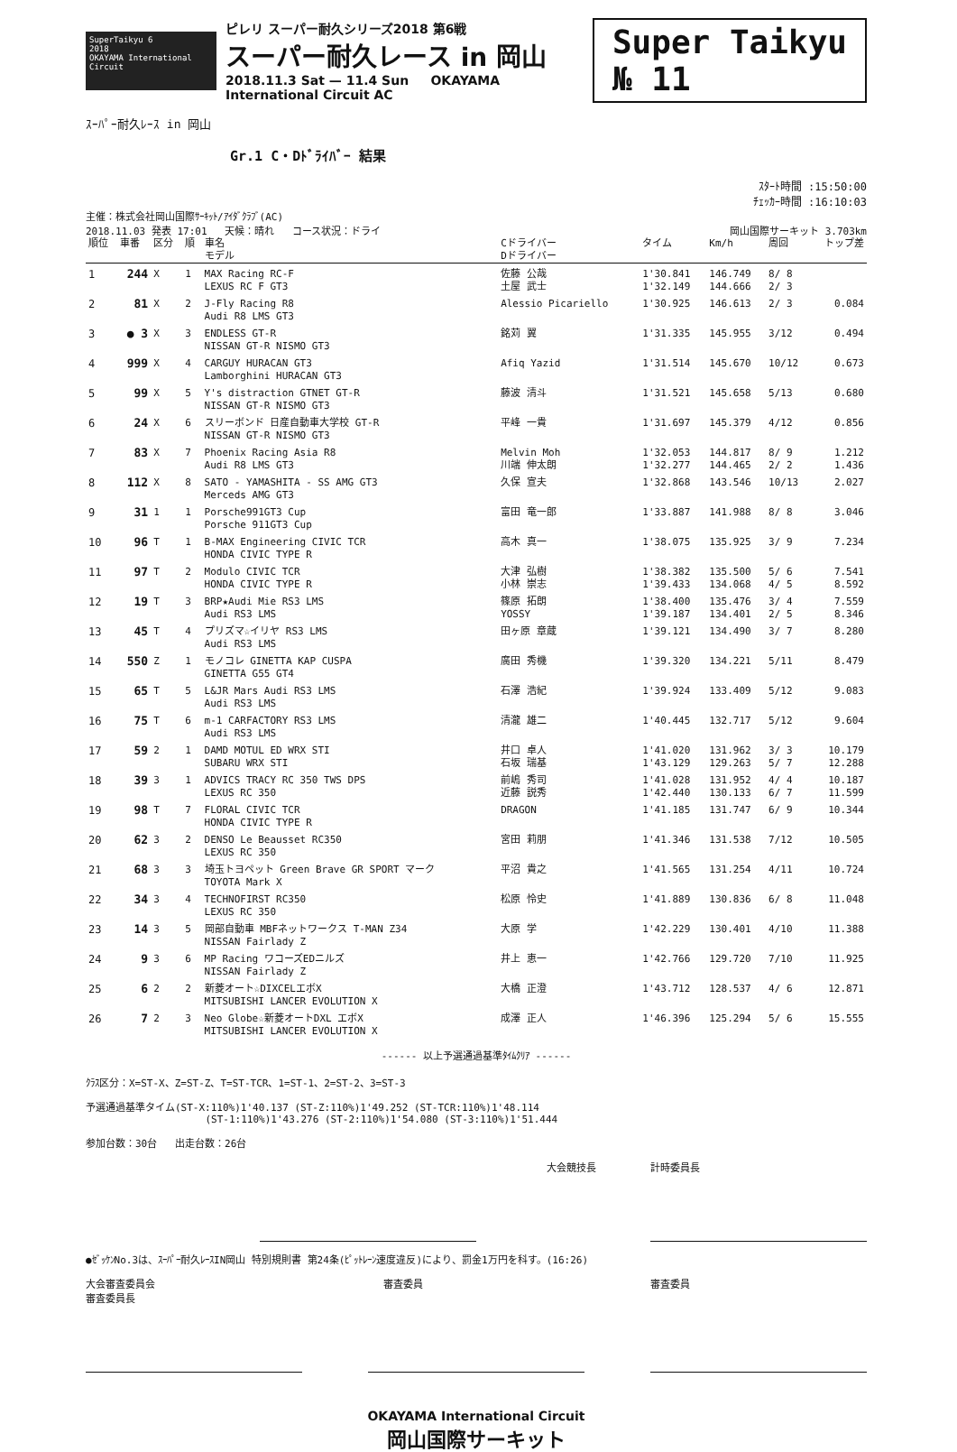SuperTaikyu 6
2018
OKAYAMA International Circuit
ピレリ スーパー耐久シリーズ2018 第6戦
スーパー耐久レース in 岡山
2018.11.3 Sat — 11.4 Sun OKAYAMA International Circuit AC
Super Taikyu
№ 11
ｽｰﾊﾟｰ耐久ﾚｰｽ in 岡山
Gr.1 C・Dﾄﾞﾗｲﾊﾞｰ 結果
ｽﾀｰﾄ時間 :15:50:00
ﾁｪｯｶｰ時間 :16:10:03
主催：株式会社岡山国際ｻｰｷｯﾄ/ｱｲﾀﾞｸﾗﾌﾞ(AC)
2018.11.03 発表 17:01 天候：晴れ コース状況：ドライ 岡山国際サーキット 3.703km
| 順位 | 車番 | 区分 | 順 | 車名 モデル | Cドライバー Dドライバー | タイム | Km/h | 周回 | トップ差 |
| --- | --- | --- | --- | --- | --- | --- | --- | --- | --- |
| 1 | 244 | X | 1 | MAX Racing RC-F LEXUS RC F GT3 | 佐藤 公哉 土屋 武士 | 1'30.841 1'32.149 | 146.749 144.666 | 8/ 8 2/ 3 | |
| 2 | 81 | X | 2 | J-Fly Racing R8 Audi R8 LMS GT3 | Alessio Picariello | 1'30.925 | 146.613 | 2/ 3 | 0.084 |
| 3 | ● 3 | X | 3 | ENDLESS GT-R NISSAN GT-R NISMO GT3 | 銘苅 翼 | 1'31.335 | 145.955 | 3/12 | 0.494 |
| 4 | 999 | X | 4 | CARGUY HURACAN GT3 Lamborghini HURACAN GT3 | Afiq Yazid | 1'31.514 | 145.670 | 10/12 | 0.673 |
| 5 | 99 | X | 5 | Y's distraction GTNET GT-R NISSAN GT-R NISMO GT3 | 藤波 清斗 | 1'31.521 | 145.658 | 5/13 | 0.680 |
| 6 | 24 | X | 6 | スリーボンド 日産自動車大学校 GT-R NISSAN GT-R NISMO GT3 | 平峰 一貴 | 1'31.697 | 145.379 | 4/12 | 0.856 |
| 7 | 83 | X | 7 | Phoenix Racing Asia R8 Audi R8 LMS GT3 | Melvin Moh 川端 伸太朗 | 1'32.053 1'32.277 | 144.817 144.465 | 8/ 9 2/ 2 | 1.212 1.436 |
| 8 | 112 | X | 8 | SATO - YAMASHITA - SS AMG GT3 Merceds AMG GT3 | 久保 宣夫 | 1'32.868 | 143.546 | 10/13 | 2.027 |
| 9 | 31 | 1 | 1 | Porsche991GT3 Cup Porsche 911GT3 Cup | 富田 竜一郎 | 1'33.887 | 141.988 | 8/ 8 | 3.046 |
| 10 | 96 | T | 1 | B-MAX Engineering CIVIC TCR HONDA CIVIC TYPE R | 高木 真一 | 1'38.075 | 135.925 | 3/ 9 | 7.234 |
| 11 | 97 | T | 2 | Modulo CIVIC TCR HONDA CIVIC TYPE R | 大津 弘樹 小林 崇志 | 1'38.382 1'39.433 | 135.500 134.068 | 5/ 6 4/ 5 | 7.541 8.592 |
| 12 | 19 | T | 3 | BRP★Audi Mie RS3 LMS Audi RS3 LMS | 篠原 拓朗 YOSSY | 1'38.400 1'39.187 | 135.476 134.401 | 3/ 4 2/ 5 | 7.559 8.346 |
| 13 | 45 | T | 4 | プリズマ☆イリヤ RS3 LMS Audi RS3 LMS | 田ヶ原 章蔵 | 1'39.121 | 134.490 | 3/ 7 | 8.280 |
| 14 | 550 | Z | 1 | モノコレ GINETTA KAP CUSPA GINETTA G55 GT4 | 廣田 秀機 | 1'39.320 | 134.221 | 5/11 | 8.479 |
| 15 | 65 | T | 5 | L&JR Mars Audi RS3 LMS Audi RS3 LMS | 石澤 浩紀 | 1'39.924 | 133.409 | 5/12 | 9.083 |
| 16 | 75 | T | 6 | m-1 CARFACTORY RS3 LMS Audi RS3 LMS | 清瀧 雄二 | 1'40.445 | 132.717 | 5/12 | 9.604 |
| 17 | 59 | 2 | 1 | DAMD MOTUL ED WRX STI SUBARU WRX STI | 井口 卓人 石坂 瑞基 | 1'41.020 1'43.129 | 131.962 129.263 | 3/ 3 5/ 7 | 10.179 12.288 |
| 18 | 39 | 3 | 1 | ADVICS TRACY RC 350 TWS DPS LEXUS RC 350 | 前嶋 秀司 近藤 説秀 | 1'41.028 1'42.440 | 131.952 130.133 | 4/ 4 6/ 7 | 10.187 11.599 |
| 19 | 98 | T | 7 | FLORAL CIVIC TCR HONDA CIVIC TYPE R | DRAGON | 1'41.185 | 131.747 | 6/ 9 | 10.344 |
| 20 | 62 | 3 | 2 | DENSO Le Beausset RC350 LEXUS RC 350 | 宮田 莉朋 | 1'41.346 | 131.538 | 7/12 | 10.505 |
| 21 | 68 | 3 | 3 | 埼玉トヨペット Green Brave GR SPORT マーク TOYOTA Mark X | 平沼 貴之 | 1'41.565 | 131.254 | 4/11 | 10.724 |
| 22 | 34 | 3 | 4 | TECHNOFIRST RC350 LEXUS RC 350 | 松原 怜史 | 1'41.889 | 130.836 | 6/ 8 | 11.048 |
| 23 | 14 | 3 | 5 | 岡部自動車 MBFネットワークス T-MAN Z34 NISSAN Fairlady Z | 大原 学 | 1'42.229 | 130.401 | 4/10 | 11.388 |
| 24 | 9 | 3 | 6 | MP Racing ワコーズEDニルズ NISSAN Fairlady Z | 井上 恵一 | 1'42.766 | 129.720 | 7/10 | 11.925 |
| 25 | 6 | 2 | 2 | 新菱オート☆DIXCELエボX MITSUBISHI LANCER EVOLUTION X | 大橋 正澄 | 1'43.712 | 128.537 | 4/ 6 | 12.871 |
| 26 | 7 | 2 | 3 | Neo Globe☆新菱オートDXL エボX MITSUBISHI LANCER EVOLUTION X | 成澤 正人 | 1'46.396 | 125.294 | 5/ 6 | 15.555 |
------ 以上予選通過基準ﾀｲﾑｸﾘｱ ------
ｸﾗｽ区分：X=ST-X、Z=ST-Z、T=ST-TCR、1=ST-1、2=ST-2、3=ST-3
予選通過基準タイム(ST-X:110%)1'40.137 (ST-Z:110%)1'49.252 (ST-TCR:110%)1'48.114
(ST-1:110%)1'43.276 (ST-2:110%)1'54.080 (ST-3:110%)1'51.444
参加台数：30台 出走台数：26台
大会競技長 計時委員長
●ｾﾞｯｹﾝNo.3は、ｽｰﾊﾟｰ耐久ﾚｰｽIN岡山 特別規則書 第24条(ﾋﾟｯﾄﾚｰﾝ速度違反)により、罰金1万円を科す。(16:26)
大会審査委員会
審査委員長 審査委員 審査委員
OKAYAMA International Circuit
岡山国際サーキット